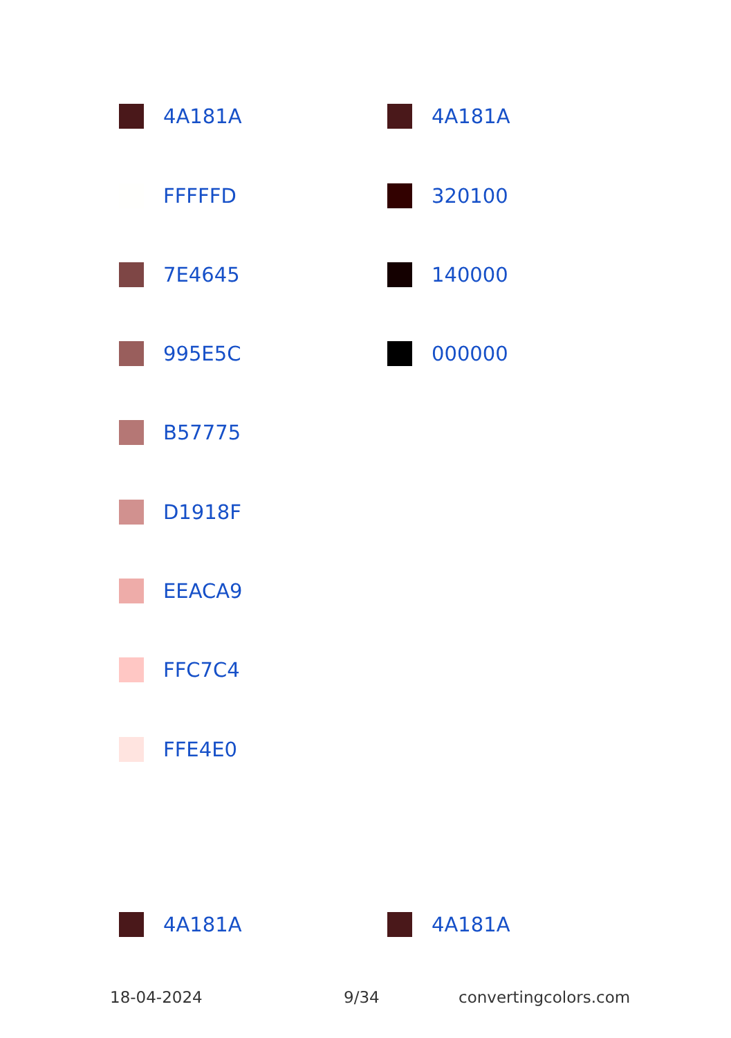4A181A 4A181A
FFFFFD 320100
7E4645 140000
995E5C 000000
B57775
D1918F
EEACA9
FFC7C4
FFE4E0
4A181A 4A181A
18-04-2024 9/34 convertingcolors.com